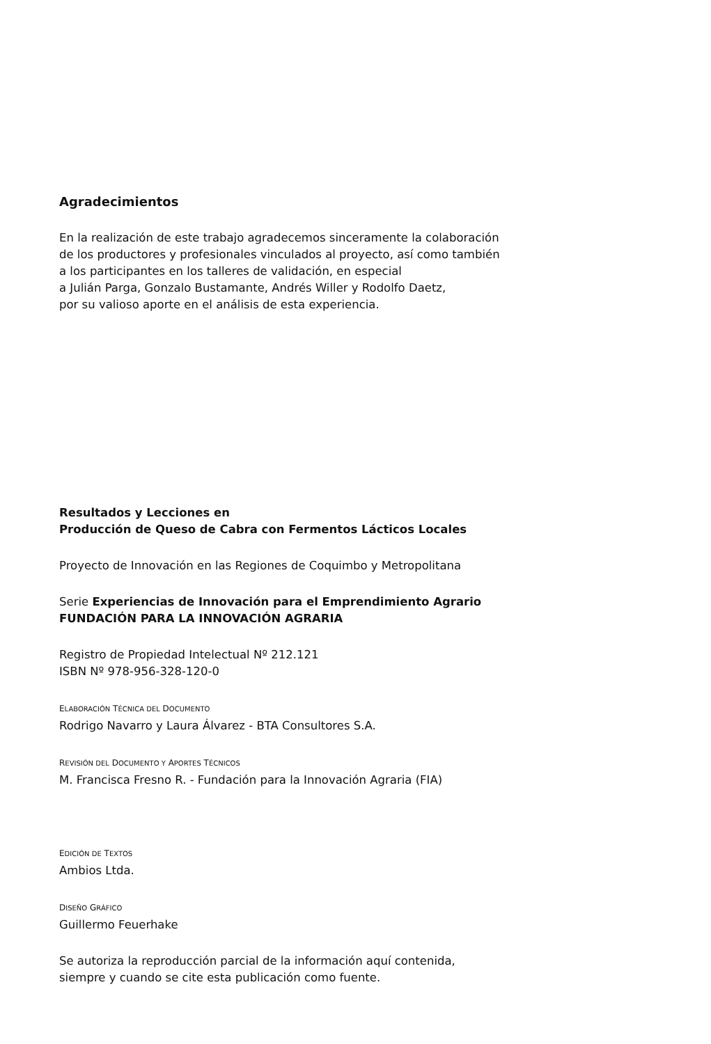Agradecimientos
En la realización de este trabajo agradecemos sinceramente la colaboración
de los productores y profesionales vinculados al proyecto, así como también
a los participantes en los talleres de validación, en especial
a Julián Parga, Gonzalo Bustamante, Andrés Willer y Rodolfo Daetz,
por su valioso aporte en el análisis de esta experiencia.
Resultados y Lecciones en
Producción de Queso de Cabra con Fermentos Lácticos Locales
Proyecto de Innovación en las Regiones de Coquimbo y Metropolitana
Serie Experiencias de Innovación para el Emprendimiento Agrario
FUNDACIÓN PARA LA INNOVACIÓN AGRARIA
Registro de Propiedad Intelectual Nº 212.121
ISBN Nº 978-956-328-120-0
ELABORACIÓN TÉCNICA DEL DOCUMENTO
Rodrigo Navarro y Laura Álvarez - BTA Consultores S.A.
REVISIÓN DEL DOCUMENTO Y APORTES TÉCNICOS
M. Francisca Fresno R. - Fundación para la Innovación Agraria (FIA)
EDICIÓN DE TEXTOS
Ambios Ltda.
DISEÑO GRÁFICO
Guillermo Feuerhake
Se autoriza la reproducción parcial de la información aquí contenida,
siempre y cuando se cite esta publicación como fuente.